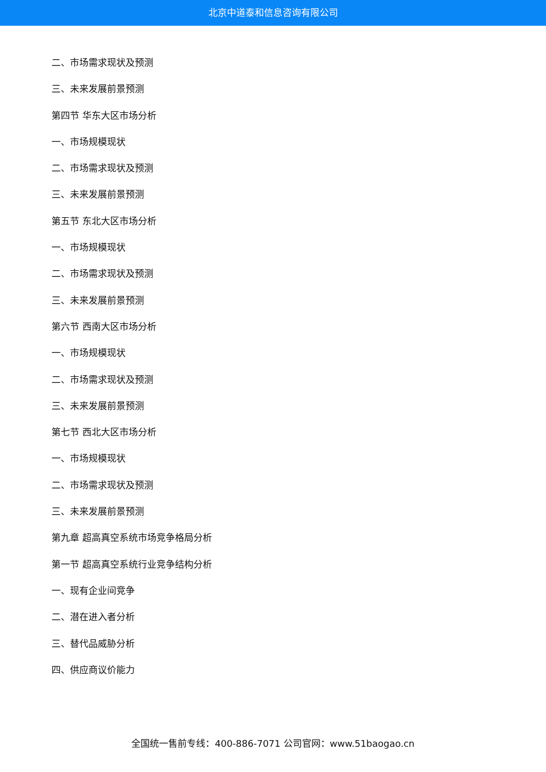北京中道泰和信息咨询有限公司
二、市场需求现状及预测
三、未来发展前景预测
第四节 华东大区市场分析
一、市场规模现状
二、市场需求现状及预测
三、未来发展前景预测
第五节 东北大区市场分析
一、市场规模现状
二、市场需求现状及预测
三、未来发展前景预测
第六节 西南大区市场分析
一、市场规模现状
二、市场需求现状及预测
三、未来发展前景预测
第七节 西北大区市场分析
一、市场规模现状
二、市场需求现状及预测
三、未来发展前景预测
第九章 超高真空系统市场竞争格局分析
第一节 超高真空系统行业竞争结构分析
一、现有企业间竞争
二、潜在进入者分析
三、替代品威胁分析
四、供应商议价能力
全国统一售前专线：400-886-7071 公司官网：www.51baogao.cn